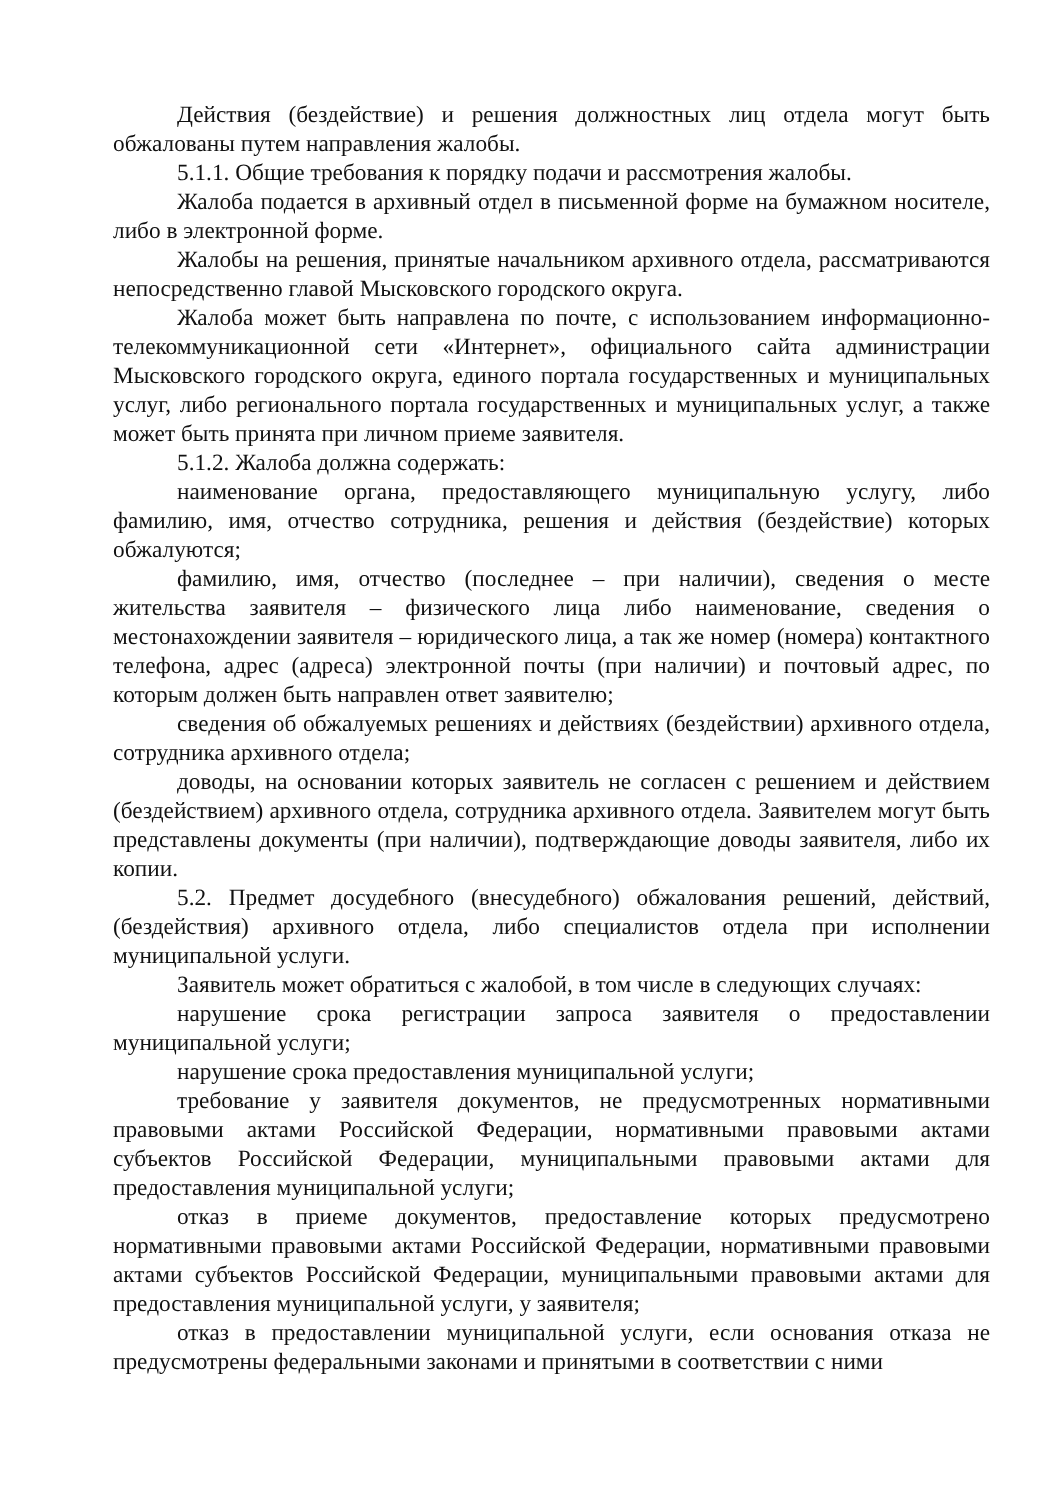Действия (бездействие) и решения должностных лиц отдела могут быть обжалованы путем направления жалобы.
5.1.1. Общие требования к порядку подачи и рассмотрения жалобы.
Жалоба подается в архивный отдел в письменной форме на бумажном носителе, либо в электронной форме.
Жалобы на решения, принятые начальником архивного отдела, рассматриваются непосредственно главой Мысковского городского округа.
Жалоба может быть направлена по почте, с использованием информационно-телекоммуникационной сети «Интернет», официального сайта администрации Мысковского городского округа, единого портала государственных и муниципальных услуг, либо регионального портала государственных и муниципальных услуг, а также может быть принята при личном приеме заявителя.
5.1.2. Жалоба должна содержать:
наименование органа, предоставляющего муниципальную услугу, либо фамилию, имя, отчество сотрудника, решения и действия (бездействие) которых обжалуются;
фамилию, имя, отчество (последнее – при наличии), сведения о месте жительства заявителя – физического лица либо наименование, сведения о местонахождении заявителя – юридического лица, а так же номер (номера) контактного телефона, адрес (адреса) электронной почты (при наличии) и почтовый адрес, по которым должен быть направлен ответ заявителю;
сведения об обжалуемых решениях и действиях (бездействии) архивного отдела, сотрудника архивного отдела;
доводы, на основании которых заявитель не согласен с решением и действием (бездействием) архивного отдела, сотрудника архивного отдела. Заявителем могут быть представлены документы (при наличии), подтверждающие доводы заявителя, либо их копии.
5.2. Предмет досудебного (внесудебного) обжалования решений, действий, (бездействия) архивного отдела, либо специалистов отдела при исполнении муниципальной услуги.
Заявитель может обратиться с жалобой, в том числе в следующих случаях:
нарушение срока регистрации запроса заявителя о предоставлении муниципальной услуги;
нарушение срока предоставления муниципальной услуги;
требование у заявителя документов, не предусмотренных нормативными правовыми актами Российской Федерации, нормативными правовыми актами субъектов Российской Федерации, муниципальными правовыми актами для предоставления муниципальной услуги;
отказ в приеме документов, предоставление которых предусмотрено нормативными правовыми актами Российской Федерации, нормативными правовыми актами субъектов Российской Федерации, муниципальными правовыми актами для предоставления муниципальной услуги, у заявителя;
отказ в предоставлении муниципальной услуги, если основания отказа не предусмотрены федеральными законами и принятыми в соответствии с ними